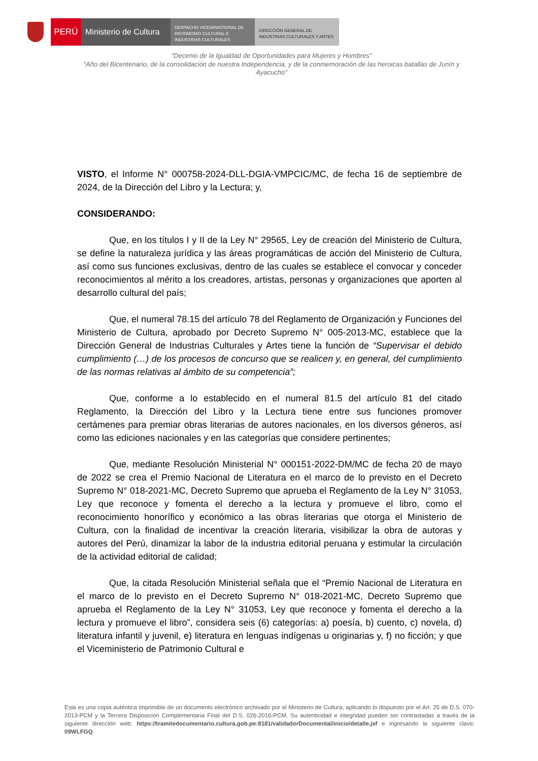PERÚ Ministerio de Cultura
DESPACHO VICEMINISTERIAL DE
PATRIMONIO CULTURAL E
INDUSTRIAS CULTURALES
DIRECCIÓN GENERAL DE
INDUSTRIAS CULTURALES Y ARTES
"Decenio de la Igualdad de Oportunidades para Mujeres y Hombres"
"Año del Bicentenario, de la consolidación de nuestra Independencia, y de la conmemoración de las heroicas batallas de Junín y Ayacucho"
VISTO, el Informe N° 000758-2024-DLL-DGIA-VMPCIC/MC, de fecha 16 de septiembre de 2024, de la Dirección del Libro y la Lectura; y,
CONSIDERANDO:
Que, en los títulos I y II de la Ley N° 29565, Ley de creación del Ministerio de Cultura, se define la naturaleza jurídica y las áreas programáticas de acción del Ministerio de Cultura, así como sus funciones exclusivas, dentro de las cuales se establece el convocar y conceder reconocimientos al mérito a los creadores, artistas, personas y organizaciones que aporten al desarrollo cultural del país;
Que, el numeral 78.15 del artículo 78 del Reglamento de Organización y Funciones del Ministerio de Cultura, aprobado por Decreto Supremo N° 005-2013-MC, establece que la Dirección General de Industrias Culturales y Artes tiene la función de “Supervisar el debido cumplimiento (…) de los procesos de concurso que se realicen y, en general, del cumplimiento de las normas relativas al ámbito de su competencia”;
Que, conforme a lo establecido en el numeral 81.5 del artículo 81 del citado Reglamento, la Dirección del Libro y la Lectura tiene entre sus funciones promover certámenes para premiar obras literarias de autores nacionales, en los diversos géneros, así como las ediciones nacionales y en las categorías que considere pertinentes;
Que, mediante Resolución Ministerial N° 000151-2022-DM/MC de fecha 20 de mayo de 2022 se crea el Premio Nacional de Literatura en el marco de lo previsto en el Decreto Supremo N° 018-2021-MC, Decreto Supremo que aprueba el Reglamento de la Ley N° 31053, Ley que reconoce y fomenta el derecho a la lectura y promueve el libro, como el reconocimiento honorífico y económico a las obras literarias que otorga el Ministerio de Cultura, con la finalidad de incentivar la creación literaria, visibilizar la obra de autoras y autores del Perú, dinamizar la labor de la industria editorial peruana y estimular la circulación de la actividad editorial de calidad;
Que, la citada Resolución Ministerial señala que el “Premio Nacional de Literatura en el marco de lo previsto en el Decreto Supremo N° 018-2021-MC, Decreto Supremo que aprueba el Reglamento de la Ley N° 31053, Ley que reconoce y fomenta el derecho a la lectura y promueve el libro”, considera seis (6) categorías: a) poesía, b) cuento, c) novela, d) literatura infantil y juvenil, e) literatura en lenguas indígenas u originarias y, f) no ficción; y que el Viceministerio de Patrimonio Cultural e
Esta es una copia auténtica imprimible de un documento electrónico archivado por el Ministerio de Cultura, aplicando lo dispuesto por el Art. 25 de D.S. 070-2013-PCM y la Tercera Disposición Complementaria Final del D.S. 026-2016-PCM. Su autenticidad e integridad pueden ser contrastadas a través de la siguiente dirección web: https://tramitedocumentario.cultura.gob.pe:8181/validadorDocumental/inicio/detalle.jsf e ingresando la siguiente clave: 09WLFGQ